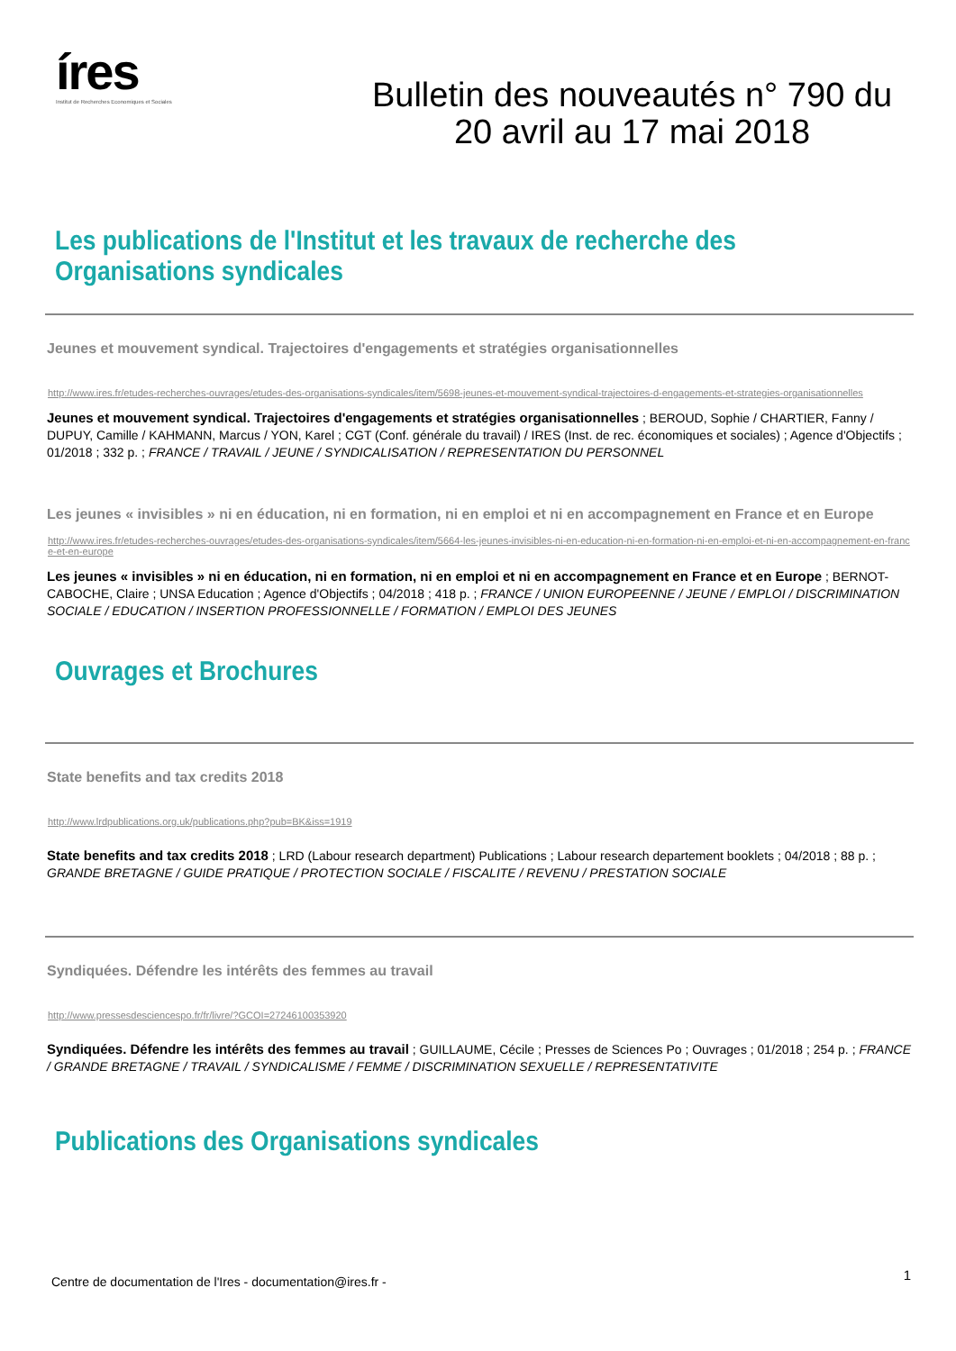íres
Institut de Recherches Economiques et Sociales
Bulletin des nouveautés n° 790 du
20 avril au 17 mai 2018
Les publications de l'Institut et les travaux de recherche des Organisations syndicales
Jeunes et mouvement syndical. Trajectoires d'engagements et stratégies organisationnelles
http://www.ires.fr/etudes-recherches-ouvrages/etudes-des-organisations-syndicales/item/5698-jeunes-et-mouvement-syndical-trajectoires-d-engagements-et-strategies-organisationnelles
Jeunes et mouvement syndical. Trajectoires d'engagements et stratégies organisationnelles ; BEROUD, Sophie / CHARTIER, Fanny / DUPUY, Camille / KAHMANN, Marcus / YON, Karel ; CGT (Conf. générale du travail) / IRES (Inst. de rec. économiques et sociales) ; Agence d'Objectifs ; 01/2018 ; 332 p. ; FRANCE / TRAVAIL / JEUNE / SYNDICALISATION / REPRESENTATION DU PERSONNEL
Les jeunes « invisibles » ni en éducation, ni en formation, ni en emploi et ni en accompagnement en France et en Europe
http://www.ires.fr/etudes-recherches-ouvrages/etudes-des-organisations-syndicales/item/5664-les-jeunes-invisibles-ni-en-education-ni-en-formation-ni-en-emploi-et-ni-en-accompagnement-en-france-et-en-europe
Les jeunes « invisibles » ni en éducation, ni en formation, ni en emploi et ni en accompagnement en France et en Europe ; BERNOT-CABOCHE, Claire ; UNSA Education ; Agence d'Objectifs ; 04/2018 ; 418 p. ; FRANCE / UNION EUROPEENNE / JEUNE / EMPLOI / DISCRIMINATION SOCIALE / EDUCATION / INSERTION PROFESSIONNELLE / FORMATION / EMPLOI DES JEUNES
Ouvrages et Brochures
State benefits and tax credits 2018
http://www.lrdpublications.org.uk/publications.php?pub=BK&iss=1919
State benefits and tax credits 2018 ; LRD (Labour research department) Publications ; Labour research departement booklets ; 04/2018 ; 88 p. ; GRANDE BRETAGNE / GUIDE PRATIQUE / PROTECTION SOCIALE / FISCALITE / REVENU / PRESTATION SOCIALE
Syndiquées. Défendre les intérêts des femmes au travail
http://www.pressesdesciencespo.fr/fr/livre/?GCOI=27246100353920
Syndiquées. Défendre les intérêts des femmes au travail ; GUILLAUME, Cécile ; Presses de Sciences Po ; Ouvrages ; 01/2018 ; 254 p. ; FRANCE / GRANDE BRETAGNE / TRAVAIL / SYNDICALISME / FEMME / DISCRIMINATION SEXUELLE / REPRESENTATIVITE
Publications des Organisations syndicales
Centre de documentation de l'Ires - documentation@ires.fr -
1